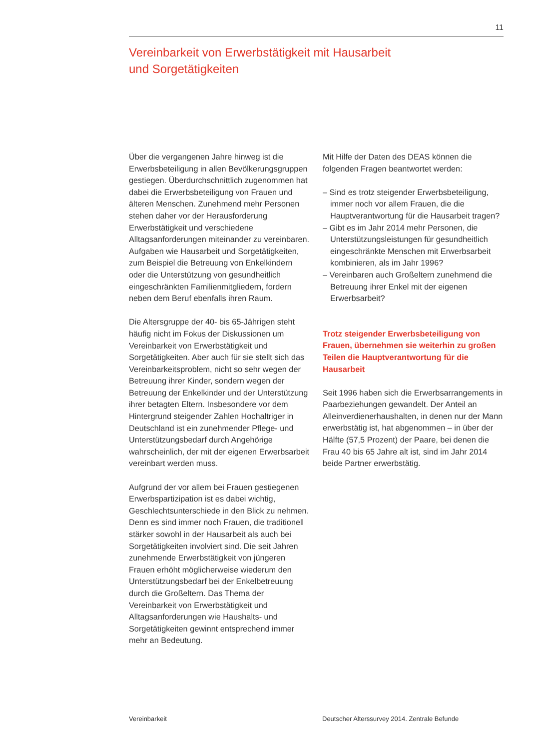11
Vereinbarkeit von Erwerbstätigkeit mit Hausarbeit
und Sorgetätigkeiten
Über die vergangenen Jahre hinweg ist die Erwerbsbeteiligung in allen Bevölkerungsgruppen gestiegen. Überdurchschnittlich zugenommen hat dabei die Erwerbsbeteiligung von Frauen und älteren Menschen. Zunehmend mehr Personen stehen daher vor der Herausforderung Erwerbstätigkeit und verschiedene Alltagsanforderungen miteinander zu vereinbaren. Aufgaben wie Hausarbeit und Sorgetätigkeiten, zum Beispiel die Betreuung von Enkelkindern oder die Unterstützung von gesundheitlich eingeschränkten Familienmitgliedern, fordern neben dem Beruf ebenfalls ihren Raum.
Die Altersgruppe der 40- bis 65-Jährigen steht häufig nicht im Fokus der Diskussionen um Vereinbarkeit von Erwerbstätigkeit und Sorgetätigkeiten. Aber auch für sie stellt sich das Vereinbarkeitsproblem, nicht so sehr wegen der Betreuung ihrer Kinder, sondern wegen der Betreuung der Enkelkinder und der Unterstützung ihrer betagten Eltern. Insbesondere vor dem Hintergrund steigender Zahlen Hochaltriger in Deutschland ist ein zunehmender Pflege- und Unterstützungsbedarf durch Angehörige wahrscheinlich, der mit der eigenen Erwerbsarbeit vereinbart werden muss.
Aufgrund der vor allem bei Frauen gestiegenen Erwerbspartizipation ist es dabei wichtig, Geschlechtsunterschiede in den Blick zu nehmen. Denn es sind immer noch Frauen, die traditionell stärker sowohl in der Hausarbeit als auch bei Sorgetätigkeiten involviert sind. Die seit Jahren zunehmende Erwerbstätigkeit von jüngeren Frauen erhöht möglicherweise wiederum den Unterstützungsbedarf bei der Enkelbetreuung durch die Großeltern. Das Thema der Vereinbarkeit von Erwerbstätigkeit und Alltagsanforderungen wie Haushalts- und Sorgetätigkeiten gewinnt entsprechend immer mehr an Bedeutung.
Mit Hilfe der Daten des DEAS können die folgenden Fragen beantwortet werden:
– Sind es trotz steigender Erwerbsbeteiligung, immer noch vor allem Frauen, die die Hauptverantwortung für die Hausarbeit tragen?
– Gibt es im Jahr 2014 mehr Personen, die Unterstützungsleistungen für gesundheitlich eingeschränkte Menschen mit Erwerbsarbeit kombinieren, als im Jahr 1996?
– Vereinbaren auch Großeltern zunehmend die Betreuung ihrer Enkel mit der eigenen Erwerbsarbeit?
Trotz steigender Erwerbsbeteiligung von Frauen, übernehmen sie weiterhin zu großen Teilen die Hauptverantwortung für die Hausarbeit
Seit 1996 haben sich die Erwerbsarrangements in Paarbeziehungen gewandelt. Der Anteil an Alleinverdienerhaushalten, in denen nur der Mann erwerbstätig ist, hat abgenommen – in über der Hälfte (57,5 Prozent) der Paare, bei denen die Frau 40 bis 65 Jahre alt ist, sind im Jahr 2014 beide Partner erwerbstätig.
Vereinbarkeit
Deutscher Alterssurvey 2014. Zentrale Befunde